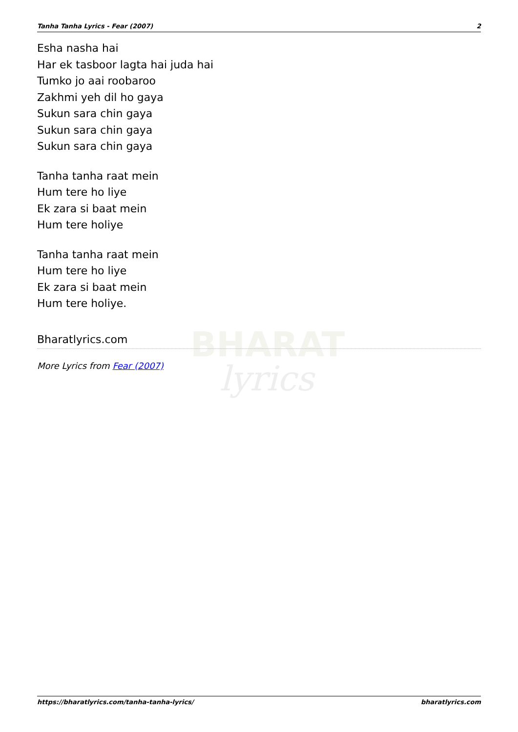BHARAT
lyrics
Tanha Tanha Lyrics - Fear (2007) 2
Esha nasha hai
Har ek tasboor lagta hai juda hai
Tumko jo aai roobaroo
Zakhmi yeh dil ho gaya
Sukun sara chin gaya
Sukun sara chin gaya
Sukun sara chin gaya
Tanha tanha raat mein
Hum tere ho liye
Ek zara si baat mein
Hum tere holiye
Tanha tanha raat mein
Hum tere ho liye
Ek zara si baat mein
Hum tere holiye.
Bharatlyrics.com
More Lyrics from Fear (2007)
https://bharatlyrics.com/tanha-tanha-lyrics/ bharatlyrics.com